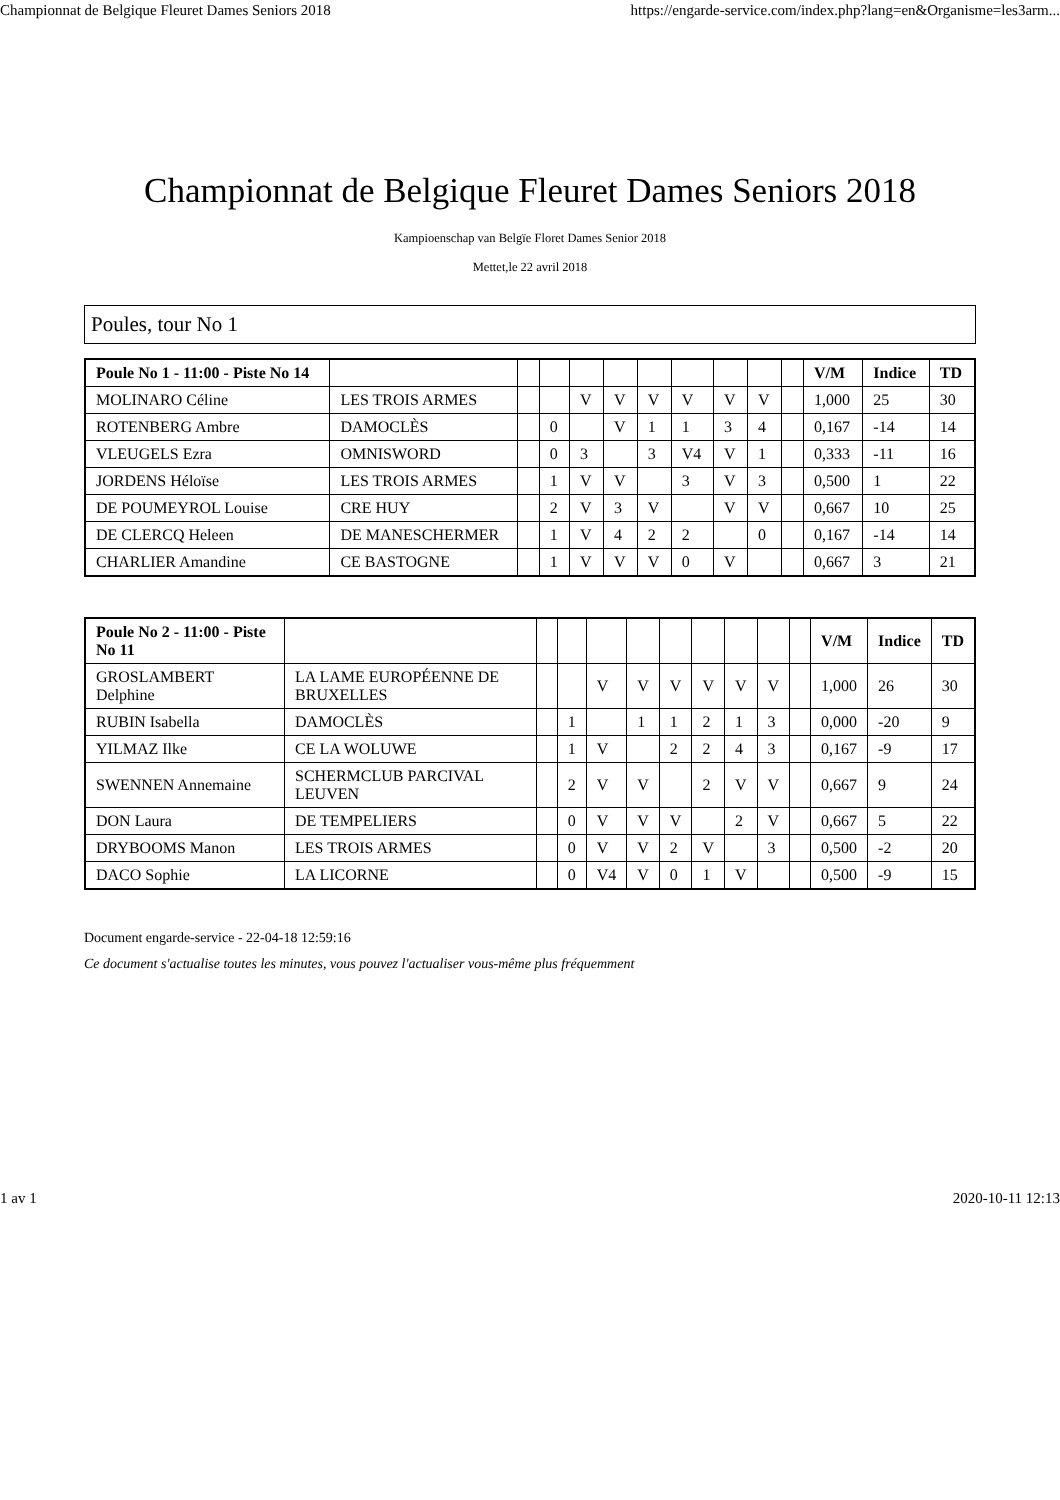Championnat de Belgique Fleuret Dames Seniors 2018 https://engarde-service.com/index.php?lang=en&Organisme=les3arm...
Championnat de Belgique Fleuret Dames Seniors 2018
Kampioenschap van Belgïe Floret Dames Senior 2018
Mettet,le 22 avril 2018
Poules, tour No 1
| Poule No 1 - 11:00 - Piste No 14 | | | | | | | | | | | V/M | Indice | TD |
| --- | --- | --- | --- | --- | --- | --- | --- | --- | --- | --- | --- | --- | --- |
| MOLINARO Céline | LES TROIS ARMES | | | V | V | V | V | V | V | | 1,000 | 25 | 30 |
| ROTENBERG Ambre | DAMOCLÈS | | 0 | | V | 1 | 1 | 3 | 4 | | 0,167 | -14 | 14 |
| VLEUGELS Ezra | OMNISWORD | | 0 | 3 | | 3 | V4 | V | 1 | | 0,333 | -11 | 16 |
| JORDENS Héloïse | LES TROIS ARMES | | 1 | V | V | | 3 | V | 3 | | 0,500 | 1 | 22 |
| DE POUMEYROL Louise | CRE HUY | | 2 | V | 3 | V | | V | V | | 0,667 | 10 | 25 |
| DE CLERCQ Heleen | DE MANESCHERMER | | 1 | V | 4 | 2 | 2 | | 0 | | 0,167 | -14 | 14 |
| CHARLIER Amandine | CE BASTOGNE | | 1 | V | V | V | 0 | V | | | 0,667 | 3 | 21 |
| Poule No 2 - 11:00 - Piste No 11 | | | | | | | | | | | V/M | Indice | TD |
| --- | --- | --- | --- | --- | --- | --- | --- | --- | --- | --- | --- | --- | --- |
| GROSLAMBERT Delphine | LA LAME EUROPÉENNE DE BRUXELLES | | | V | V | V | V | V | V | | 1,000 | 26 | 30 |
| RUBIN Isabella | DAMOCLÈS | | 1 | | 1 | 1 | 2 | 1 | 3 | | 0,000 | -20 | 9 |
| YILMAZ Ilke | CE LA WOLUWE | | 1 | V | | 2 | 2 | 4 | 3 | | 0,167 | -9 | 17 |
| SWENNEN Annemaine | SCHERMCLUB PARCIVAL LEUVEN | | 2 | V | V | | 2 | V | V | | 0,667 | 9 | 24 |
| DON Laura | DE TEMPELIERS | | 0 | V | V | V | | 2 | V | | 0,667 | 5 | 22 |
| DRYBOOMS Manon | LES TROIS ARMES | | 0 | V | V | 2 | V | | 3 | | 0,500 | -2 | 20 |
| DACO Sophie | LA LICORNE | | 0 | V4 | V | 0 | 1 | V | | | 0,500 | -9 | 15 |
Document engarde-service - 22-04-18 12:59:16
Ce document s'actualise toutes les minutes, vous pouvez l'actualiser vous-même plus fréquemment
1 av 1 2020-10-11 12:13